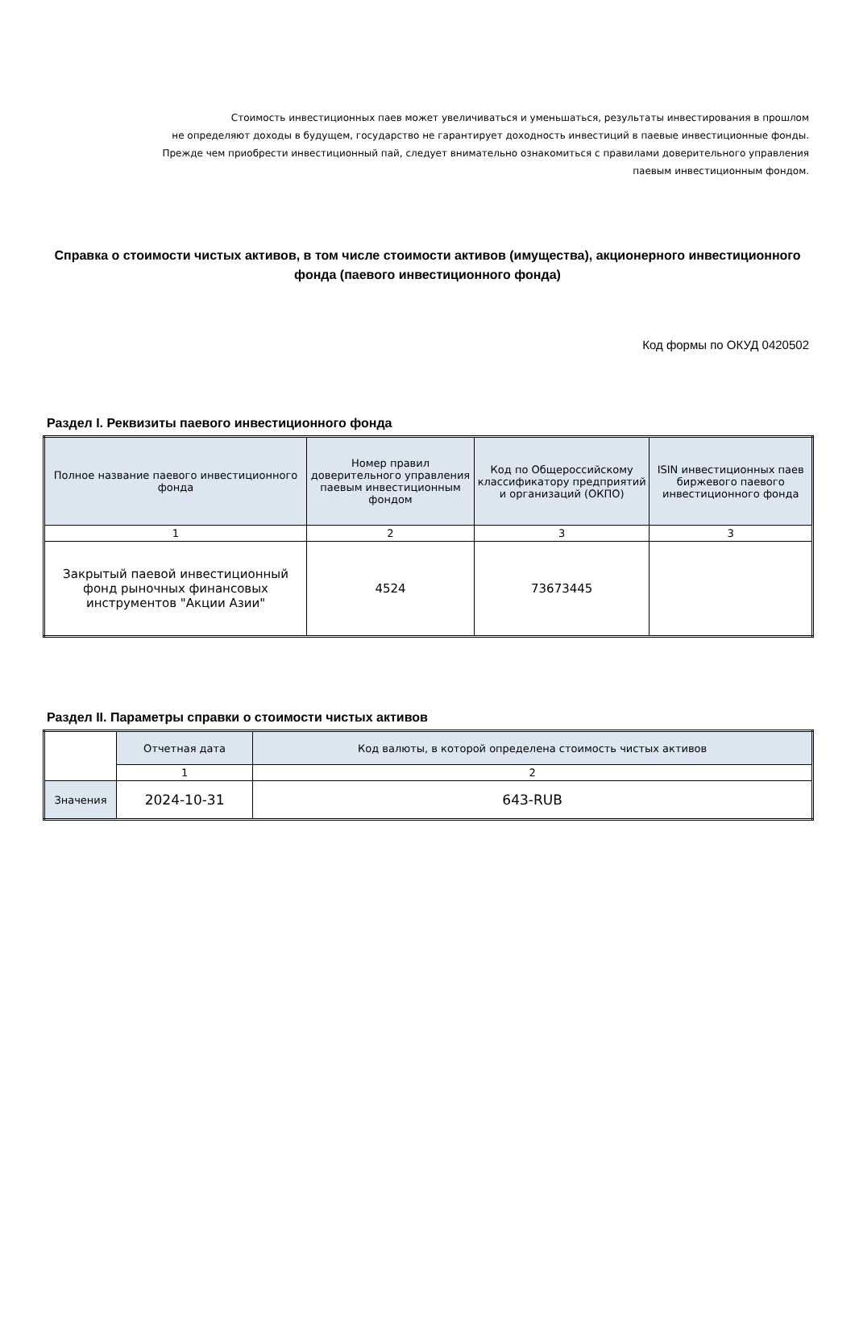Стоимость инвестиционных паев может увеличиваться и уменьшаться, результаты инвестирования в прошлом
не определяют доходы в будущем, государство не гарантирует доходность инвестиций в паевые инвестиционные фонды.
Прежде чем приобрести инвестиционный пай, следует внимательно ознакомиться с правилами доверительного управления
паевым инвестиционным фондом.
Справка о стоимости чистых активов, в том числе стоимости активов (имущества), акционерного инвестиционного фонда (паевого инвестиционного фонда)
Код формы по ОКУД 0420502
Раздел I. Реквизиты паевого инвестиционного фонда
| Полное название паевого инвестиционного фонда | Номер правил доверительного управления паевым инвестиционным фондом | Код по Общероссийскому классификатору предприятий и организаций (ОКПО) | ISIN инвестиционных паев биржевого паевого инвестиционного фонда |
| --- | --- | --- | --- |
| 1 | 2 | 3 | 3 |
| Закрытый паевой инвестиционный фонд рыночных финансовых инструментов "Акции Азии" | 4524 | 73673445 | |
Раздел II. Параметры справки о стоимости чистых активов
| | Отчетная дата | Код валюты, в которой определена стоимость чистых активов |
| | 1 | 2 |
| Значения | 2024-10-31 | 643-RUB |